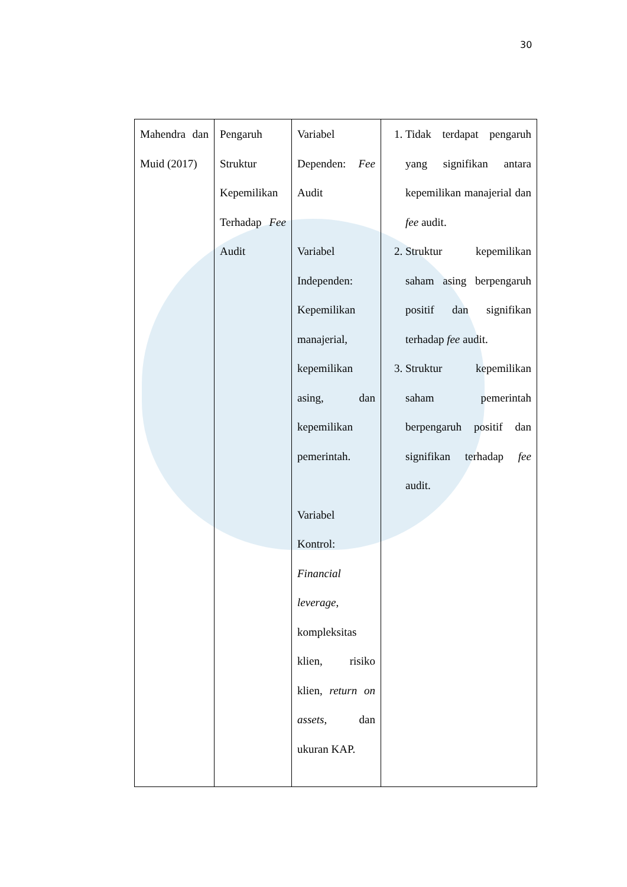30
| Mahendra dan Muid (2017) | Pengaruh Struktur Kepemilikan Terhadap Fee Audit | Variabel Dependen: Fee Audit Variabel Independen: Kepemilikan manajerial, kepemilikan asing, dan kepemilikan pemerintah. Variabel Kontrol: Financial leverage , kompleksitas klien, risiko klien, return on assets , dan ukuran KAP. | 1. Tidak terdapat pengaruh yang signifikan antara kepemilikan manajerial dan fee audit. 2. Struktur kepemilikan saham asing berpengaruh positif dan signifikan terhadap fee audit. 3. Struktur kepemilikan saham pemerintah berpengaruh positif dan signifikan terhadap fee audit. |